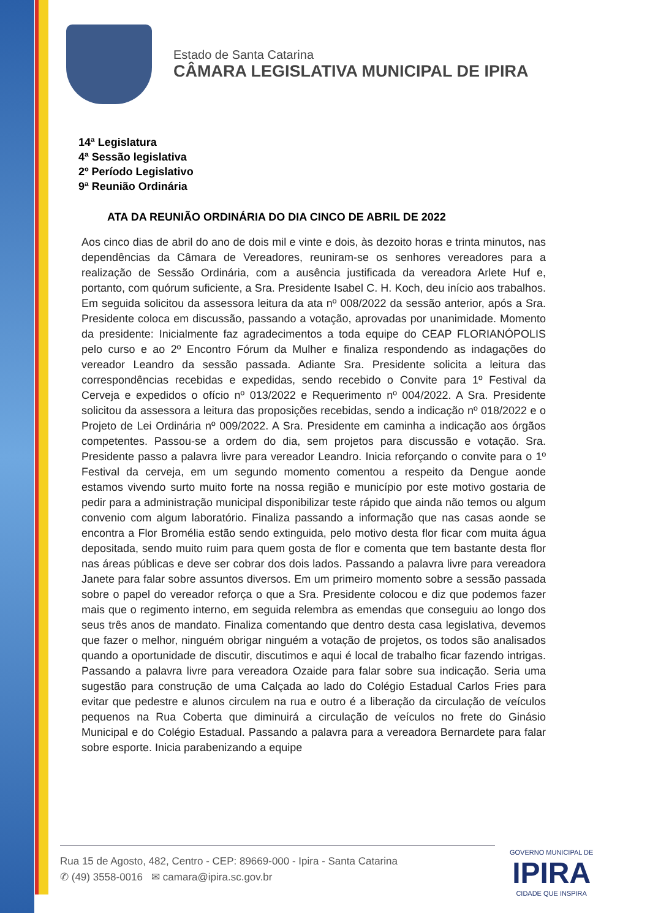Estado de Santa Catarina
CÂMARA LEGISLATIVA MUNICIPAL DE IPIRA
14ª Legislatura
4ª Sessão legislativa
2º Período Legislativo
9ª Reunião Ordinária
ATA DA REUNIÃO ORDINÁRIA DO DIA CINCO DE ABRIL DE 2022
Aos cinco dias de abril do ano de dois mil e vinte e dois, às dezoito horas e trinta minutos, nas dependências da Câmara de Vereadores, reuniram-se os senhores vereadores para a realização de Sessão Ordinária, com a ausência justificada da vereadora Arlete Huf e, portanto, com quórum suficiente, a Sra. Presidente Isabel C. H. Koch, deu início aos trabalhos. Em seguida solicitou da assessora leitura da ata nº 008/2022 da sessão anterior, após a Sra. Presidente coloca em discussão, passando a votação, aprovadas por unanimidade. Momento da presidente: Inicialmente faz agradecimentos a toda equipe do CEAP FLORIANÓPOLIS pelo curso e ao 2º Encontro Fórum da Mulher e finaliza respondendo as indagações do vereador Leandro da sessão passada. Adiante Sra. Presidente solicita a leitura das correspondências recebidas e expedidas, sendo recebido o Convite para 1º Festival da Cerveja e expedidos o ofício nº 013/2022 e Requerimento nº 004/2022. A Sra. Presidente solicitou da assessora a leitura das proposições recebidas, sendo a indicação nº 018/2022 e o Projeto de Lei Ordinária nº 009/2022. A Sra. Presidente em caminha a indicação aos órgãos competentes. Passou-se a ordem do dia, sem projetos para discussão e votação. Sra. Presidente passo a palavra livre para vereador Leandro. Inicia reforçando o convite para o 1º Festival da cerveja, em um segundo momento comentou a respeito da Dengue aonde estamos vivendo surto muito forte na nossa região e município por este motivo gostaria de pedir para a administração municipal disponibilizar teste rápido que ainda não temos ou algum convenio com algum laboratório. Finaliza passando a informação que nas casas aonde se encontra a Flor Bromélia estão sendo extinguida, pelo motivo desta flor ficar com muita água depositada, sendo muito ruim para quem gosta de flor e comenta que tem bastante desta flor nas áreas públicas e deve ser cobrar dos dois lados. Passando a palavra livre para vereadora Janete para falar sobre assuntos diversos. Em um primeiro momento sobre a sessão passada sobre o papel do vereador reforça o que a Sra. Presidente colocou e diz que podemos fazer mais que o regimento interno, em seguida relembra as emendas que conseguiu ao longo dos seus três anos de mandato. Finaliza comentando que dentro desta casa legislativa, devemos que fazer o melhor, ninguém obrigar ninguém a votação de projetos, os todos são analisados quando a oportunidade de discutir, discutimos e aqui é local de trabalho ficar fazendo intrigas. Passando a palavra livre para vereadora Ozaide para falar sobre sua indicação. Seria uma sugestão para construção de uma Calçada ao lado do Colégio Estadual Carlos Fries para evitar que pedestre e alunos circulem na rua e outro é a liberação da circulação de veículos pequenos na Rua Coberta que diminuirá a circulação de veículos no frete do Ginásio Municipal e do Colégio Estadual. Passando a palavra para a vereadora Bernardete para falar sobre esporte. Inicia parabenizando a equipe
Rua 15 de Agosto, 482, Centro - CEP: 89669-000 - Ipira - Santa Catarina
✆ (49) 3558-0016 ✉ camara@ipira.sc.gov.br
GOVERNO MUNICIPAL DE
IPIRA
CIDADE QUE INSPIRA